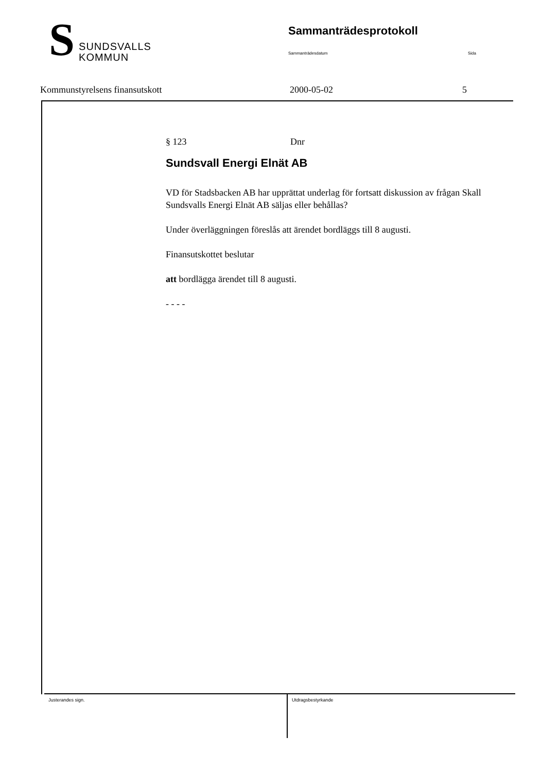S SUNDSVALLS
KOMMUN
Sammanträdesprotokoll
Sammanträdesdatum Sida
Kommunstyrelsens finansutskott 2000-05-02 5
§ 123 Dnr
Sundsvall Energi Elnät AB
VD för Stadsbacken AB har upprättat underlag för fortsatt diskussion av frågan Skall Sundsvalls Energi Elnät AB säljas eller behållas?
Under överläggningen föreslås att ärendet bordläggs till 8 augusti.
Finansutskottet beslutar
att bordlägga ärendet till 8 augusti.
- - - -
Justerandes sign. Utdragsbestyrkande